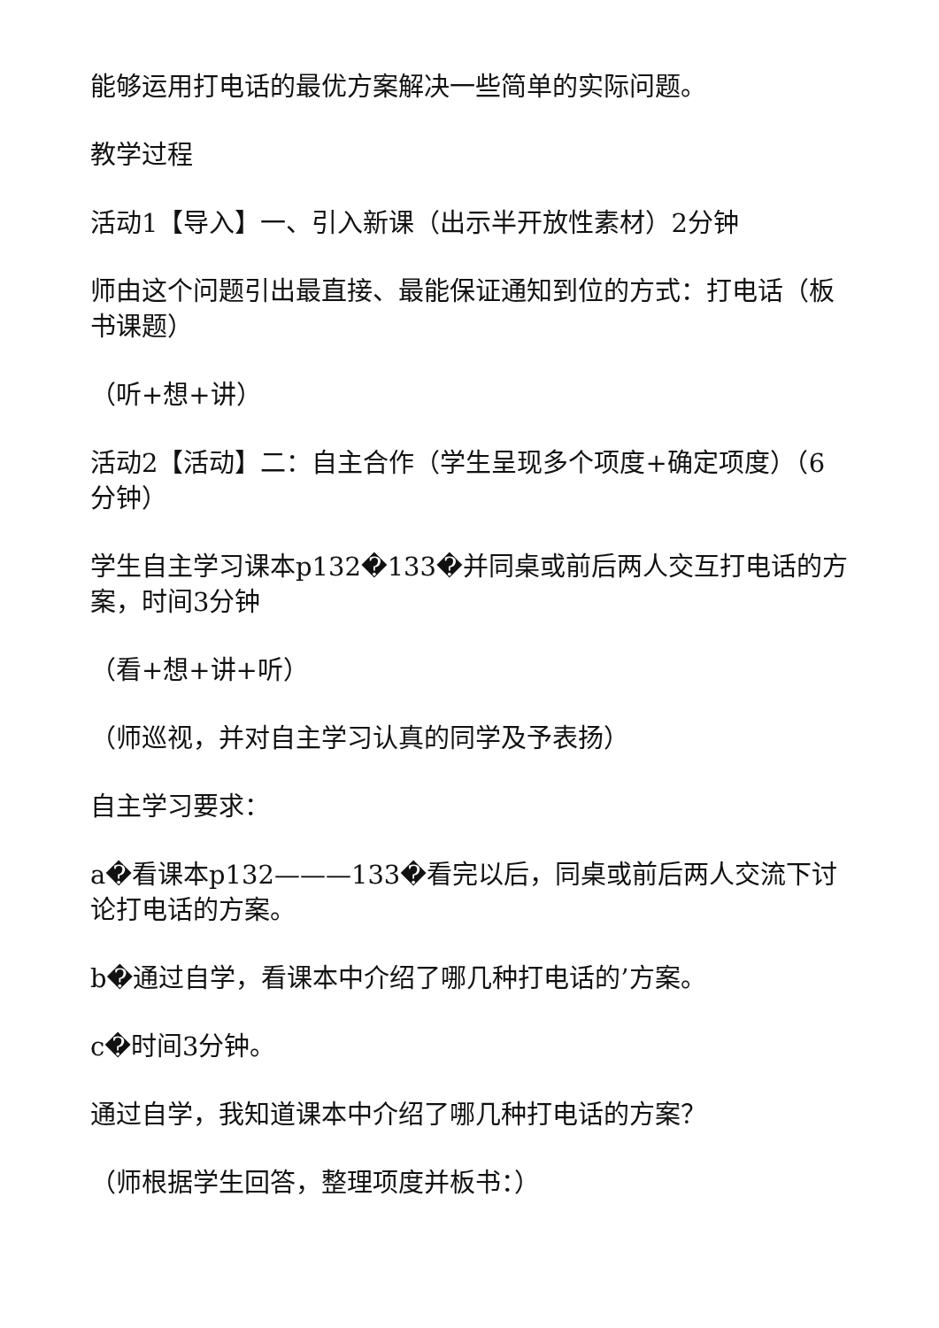能够运用打电话的最优方案解决一些简单的实际问题。
教学过程
活动1【导入】一、引入新课（出示半开放性素材）2分钟
师由这个问题引出最直接、最能保证通知到位的方式：打电话（板书课题）
（听+想+讲）
活动2【活动】二：自主合作（学生呈现多个项度+确定项度）（6分钟）
学生自主学习课本p132�133�并同桌或前后两人交互打电话的方案，时间3分钟
（看+想+讲+听）
（师巡视，并对自主学习认真的同学及予表扬）
自主学习要求：
a�看课本p132———133�看完以后，同桌或前后两人交流下讨论打电话的方案。
b�通过自学，看课本中介绍了哪几种打电话的’方案。
c�时间3分钟。
通过自学，我知道课本中介绍了哪几种打电话的方案？
（师根据学生回答，整理项度并板书：）